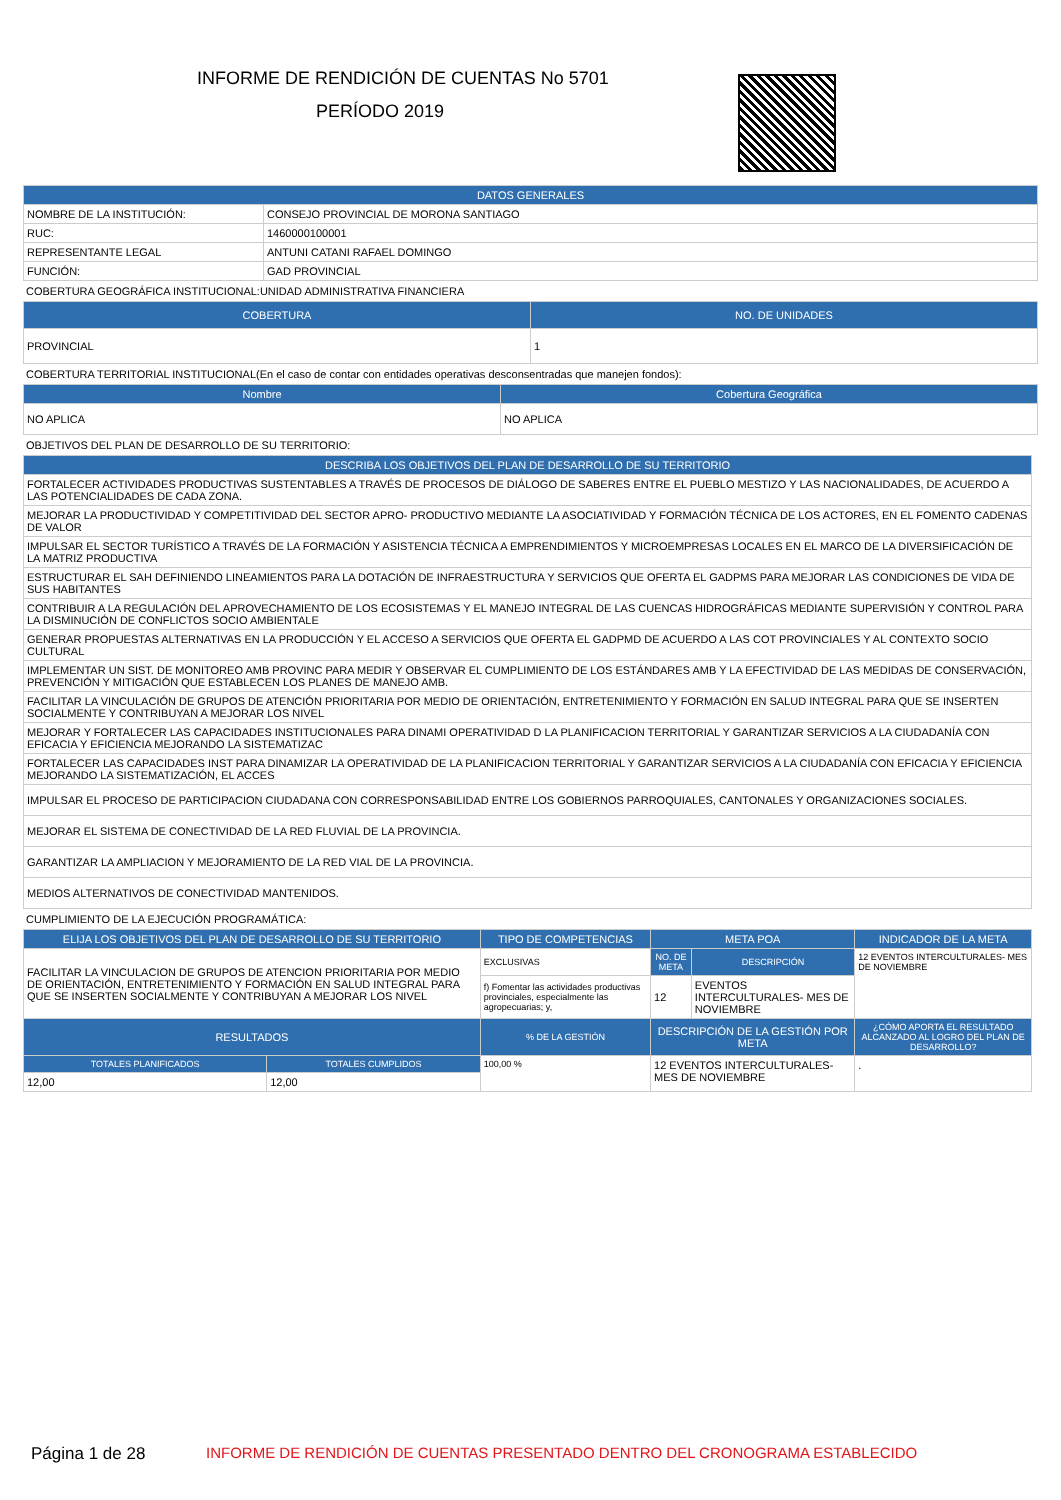INFORME DE RENDICIÓN DE CUENTAS No 5701
PERÍODO 2019
| DATOS GENERALES | |
| --- | --- |
| NOMBRE DE LA INSTITUCIÓN: | CONSEJO PROVINCIAL DE MORONA SANTIAGO |
| RUC: | 1460000100001 |
| REPRESENTANTE LEGAL | ANTUNI CATANI RAFAEL DOMINGO |
| FUNCIÓN: | GAD PROVINCIAL |
COBERTURA GEOGRÁFICA INSTITUCIONAL:UNIDAD ADMINISTRATIVA FINANCIERA
| COBERTURA | NO. DE UNIDADES |
| --- | --- |
| PROVINCIAL | 1 |
COBERTURA TERRITORIAL INSTITUCIONAL(En el caso de contar con entidades operativas desconsentradas que manejen fondos):
| Nombre | Cobertura Geográfica |
| --- | --- |
| NO APLICA | NO APLICA |
OBJETIVOS DEL PLAN DE DESARROLLO DE SU TERRITORIO:
| DESCRIBA LOS OBJETIVOS DEL PLAN DE DESARROLLO DE SU TERRITORIO |
| --- |
| FORTALECER ACTIVIDADES PRODUCTIVAS SUSTENTABLES A TRAVÉS DE PROCESOS DE DIÁLOGO DE SABERES ENTRE EL PUEBLO MESTIZO Y LAS NACIONALIDADES, DE ACUERDO A LAS POTENCIALIDADES DE CADA ZONA. |
| MEJORAR LA PRODUCTIVIDAD Y COMPETITIVIDAD DEL SECTOR APRO- PRODUCTIVO MEDIANTE LA ASOCIATIVIDAD Y FORMACIÓN TÉCNICA DE LOS ACTORES, EN EL FOMENTO CADENAS DE VALOR |
| IMPULSAR EL SECTOR TURÍSTICO A TRAVÉS DE LA FORMACIÓN Y ASISTENCIA TÉCNICA A EMPRENDIMIENTOS Y MICROEMPRESAS LOCALES EN EL MARCO DE LA DIVERSIFICACIÓN DE LA MATRIZ PRODUCTIVA |
| ESTRUCTURAR EL SAH DEFINIENDO LINEAMIENTOS PARA LA DOTACIÓN DE INFRAESTRUCTURA Y SERVICIOS QUE OFERTA EL GADPMS PARA MEJORAR LAS CONDICIONES DE VIDA DE SUS HABITANTES |
| CONTRIBUIR A LA REGULACIÓN DEL APROVECHAMIENTO DE LOS ECOSISTEMAS Y EL MANEJO INTEGRAL DE LAS CUENCAS HIDROGRÁFICAS MEDIANTE SUPERVISIÓN Y CONTROL PARA LA DISMINUCIÓN DE CONFLICTOS SOCIO AMBIENTALE |
| GENERAR PROPUESTAS ALTERNATIVAS EN LA PRODUCCIÓN Y EL ACCESO A SERVICIOS QUE OFERTA EL GADPMD DE ACUERDO A LAS COT PROVINCIALES Y AL CONTEXTO SOCIO CULTURAL |
| IMPLEMENTAR UN SIST. DE MONITOREO AMB PROVINC PARA MEDIR Y OBSERVAR EL CUMPLIMIENTO DE LOS ESTÁNDARES AMB Y LA EFECTIVIDAD DE LAS MEDIDAS DE CONSERVACIÓN, PREVENCIÓN Y MITIGACIÓN QUE ESTABLECEN LOS PLANES DE MANEJO AMB. |
| FACILITAR LA VINCULACIÓN DE GRUPOS DE ATENCIÓN PRIORITARIA POR MEDIO DE ORIENTACIÓN, ENTRETENIMIENTO Y FORMACIÓN EN SALUD INTEGRAL PARA QUE SE INSERTEN SOCIALMENTE Y CONTRIBUYAN A MEJORAR LOS NIVEL |
| MEJORAR Y FORTALECER LAS CAPACIDADES INSTITUCIONALES PARA DINAMI OPERATIVIDAD D LA PLANIFICACION TERRITORIAL Y GARANTIZAR SERVICIOS A LA CIUDADANÍA CON EFICACIA Y EFICIENCIA MEJORANDO LA SISTEMATIZAC |
| FORTALECER LAS CAPACIDADES INST PARA DINAMIZAR LA OPERATIVIDAD DE LA PLANIFICACION TERRITORIAL Y GARANTIZAR SERVICIOS A LA CIUDADANÍA CON EFICACIA Y EFICIENCIA MEJORANDO LA SISTEMATIZACIÓN, EL ACCES |
| IMPULSAR EL PROCESO DE PARTICIPACION CIUDADANA CON CORRESPONSABILIDAD ENTRE LOS GOBIERNOS PARROQUIALES, CANTONALES Y ORGANIZACIONES SOCIALES. |
| MEJORAR EL SISTEMA DE CONECTIVIDAD DE LA RED FLUVIAL DE LA PROVINCIA. |
| GARANTIZAR LA AMPLIACION Y MEJORAMIENTO DE LA RED VIAL DE LA PROVINCIA. |
| MEDIOS ALTERNATIVOS DE CONECTIVIDAD MANTENIDOS. |
CUMPLIMIENTO DE LA EJECUCIÓN PROGRAMÁTICA:
| ELIJA LOS OBJETIVOS DEL PLAN DE DESARROLLO DE SU TERRITORIO | | TIPO DE COMPETENCIAS | META POA | | INDICADOR DE LA META |
| --- | --- | --- | --- | --- | --- |
| FACILITAR LA VINCULACION DE GRUPOS DE ATENCION PRIORITARIA POR MEDIO DE ORIENTACIÓN, ENTRETENIMIENTO Y FORMACIÓN EN SALUD INTEGRAL PARA QUE SE INSERTEN SOCIALMENTE Y CONTRIBUYAN A MEJORAR LOS NIVEL | | EXCLUSIVAS | NO. DE META | DESCRIPCIÓN | 12 EVENTOS INTERCULTURALES- MES DE NOVIEMBRE |
| | | f) Fomentar las actividades productivas provinciales, especialmente las agropecuarias; y, | 12 | EVENTOS INTERCULTURALES- MES DE NOVIEMBRE | |
| RESULTADOS | | % DE LA GESTIÓN | DESCRIPCIÓN DE LA GESTIÓN POR META | | ¿CÓMO APORTA EL RESULTADO ALCANZADO AL LOGRO DEL PLAN DE DESARROLLO? |
| TOTALES PLANIFICADOS | TOTALES CUMPLIDOS | 100,00 % | 12 EVENTOS INTERCULTURALES- MES DE NOVIEMBRE | | . |
| 12,00 | 12,00 | | | | |
Página 1 de 28
INFORME DE RENDICIÓN DE CUENTAS PRESENTADO DENTRO DEL CRONOGRAMA ESTABLECIDO